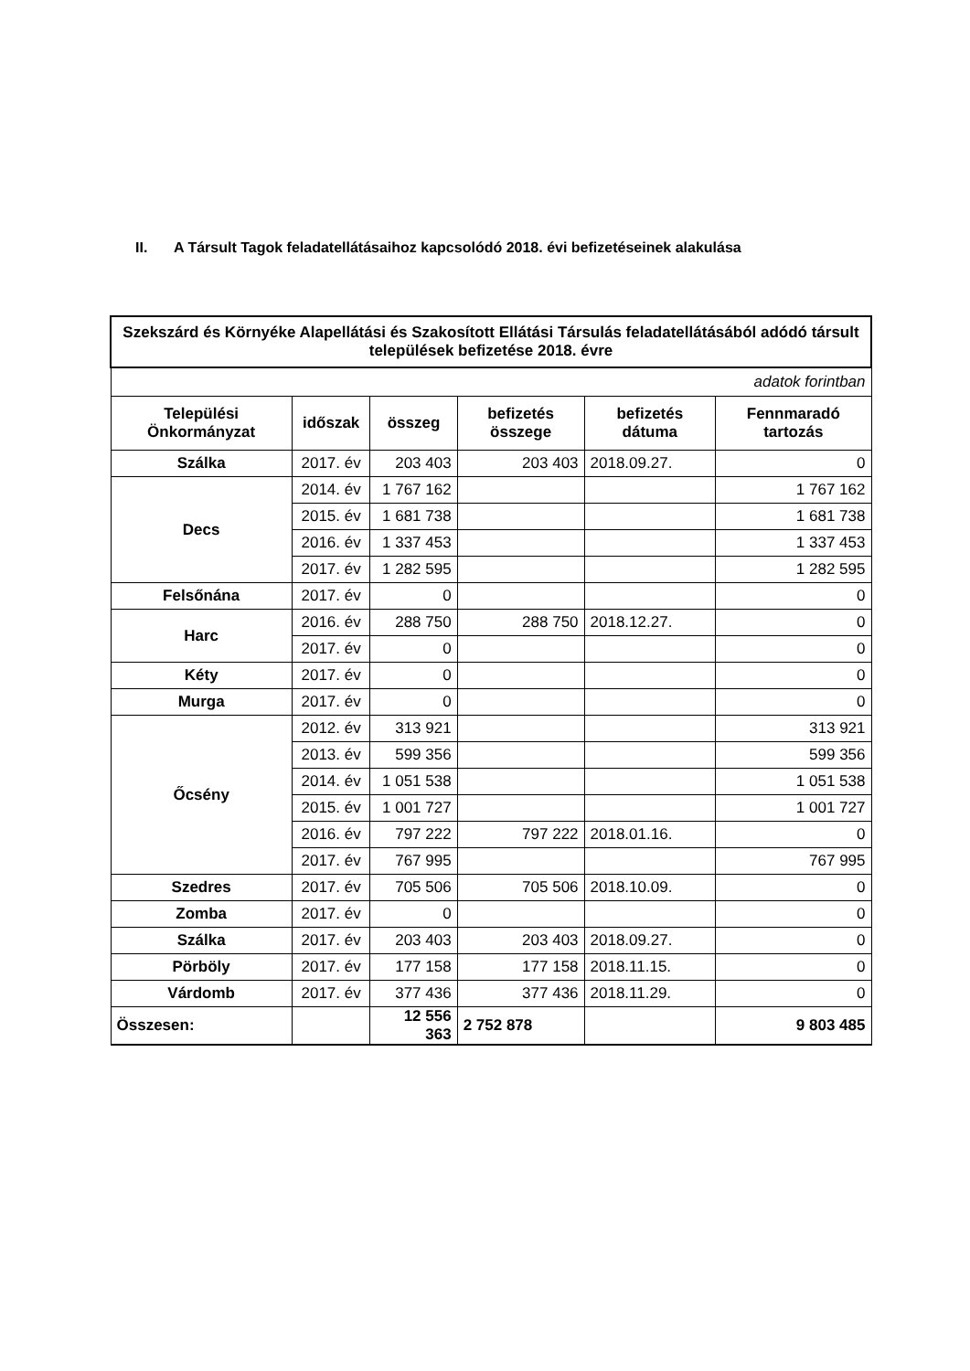II. A Társult Tagok feladatellátásaihoz kapcsolódó 2018. évi befizetéseinek alakulása
| Szekszárd és Környéke Alapellátási és Szakosított Ellátási Társulás feladatellátásából adódó társult települések befizetése 2018. évre | | | | | |
| adatok forintban | | | | | |
| Települési Önkormányzat | időszak | összeg | befizetés összege | befizetés dátuma | Fennmaradó tartozás |
| Szálka | 2017. év | 203 403 | 203 403 | 2018.09.27. | 0 |
| Decs | 2014. év | 1 767 162 | | | 1 767 162 |
| | 2015. év | 1 681 738 | | | 1 681 738 |
| | 2016. év | 1 337 453 | | | 1 337 453 |
| | 2017. év | 1 282 595 | | | 1 282 595 |
| Felsőnána | 2017. év | 0 | | | 0 |
| Harc | 2016. év | 288 750 | 288 750 | 2018.12.27. | 0 |
| | 2017. év | 0 | | | 0 |
| Kéty | 2017. év | 0 | | | 0 |
| Murga | 2017. év | 0 | | | 0 |
| Őcsény | 2012. év | 313 921 | | | 313 921 |
| | 2013. év | 599 356 | | | 599 356 |
| | 2014. év | 1 051 538 | | | 1 051 538 |
| | 2015. év | 1 001 727 | | | 1 001 727 |
| | 2016. év | 797 222 | 797 222 | 2018.01.16. | 0 |
| | 2017. év | 767 995 | | | 767 995 |
| Szedres | 2017. év | 705 506 | 705 506 | 2018.10.09. | 0 |
| Zomba | 2017. év | 0 | | | 0 |
| Szálka | 2017. év | 203 403 | 203 403 | 2018.09.27. | 0 |
| Pörböly | 2017. év | 177 158 | 177 158 | 2018.11.15. | 0 |
| Várdomb | 2017. év | 377 436 | 377 436 | 2018.11.29. | 0 |
| Összesen: | | 12 556 363 | 2 752 878 | | 9 803 485 |